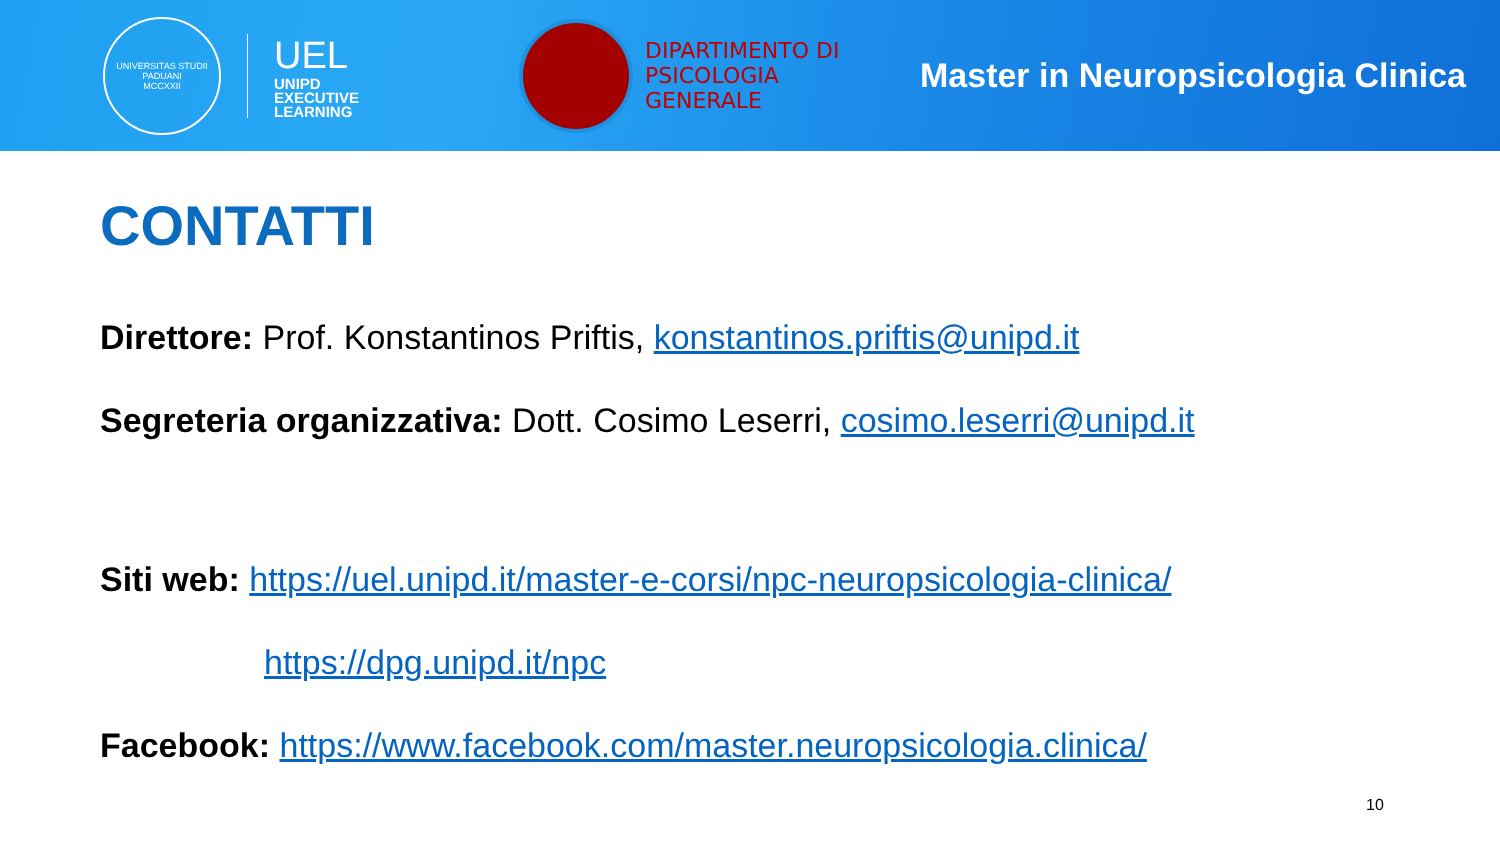UNIVERSITAS STUDII PADUANI
MCCXXII
UEL
UNIPD
EXECUTIVE
LEARNING
DIPARTIMENTO DI
PSICOLOGIA
GENERALE
Master in Neuropsicologia Clinica
CONTATTI
Direttore: Prof. Konstantinos Priftis, konstantinos.priftis@unipd.it
Segreteria organizzativa: Dott. Cosimo Leserri, cosimo.leserri@unipd.it
Siti web: https://uel.unipd.it/master-e-corsi/npc-neuropsicologia-clinica/
https://dpg.unipd.it/npc
Facebook: https://www.facebook.com/master.neuropsicologia.clinica/
10